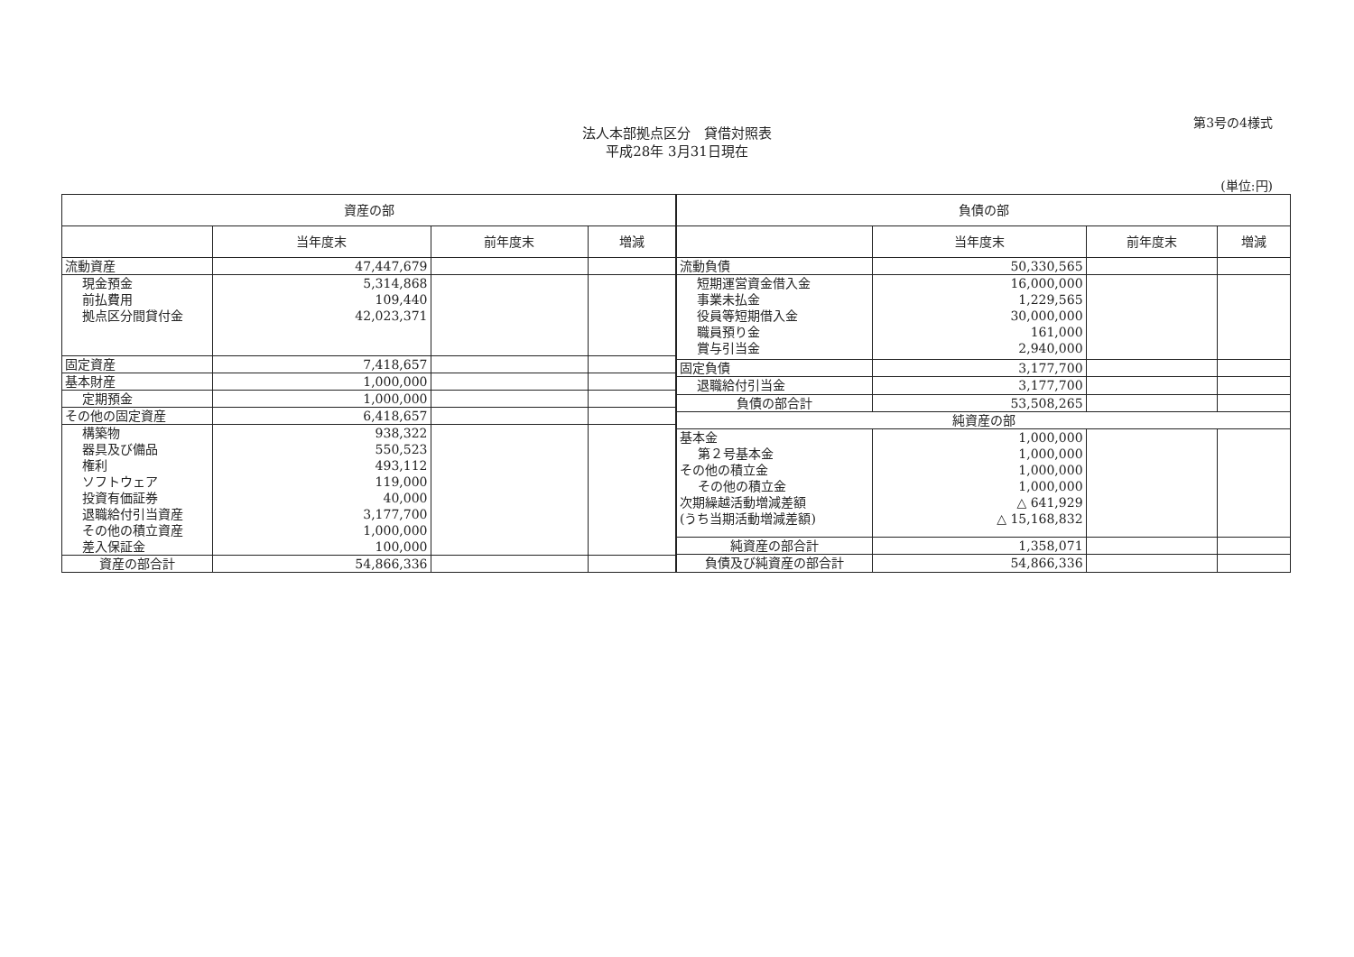第3号の4様式
法人本部拠点区分　貸借対照表
平成28年 3月31日現在
(単位:円)
| 資産の部 | | | |
| --- | --- | --- | --- |
| | 当年度末 | 前年度末 | 増減 |
| 流動資産 | 47,447,679 | | |
| 現金預金 前払費用 拠点区分間貸付金 | 5,314,868 109,440 42,023,371 | | |
| 固定資産 | 7,418,657 | | |
| 基本財産 | 1,000,000 | | |
| 定期預金 | 1,000,000 | | |
| その他の固定資産 | 6,418,657 | | |
| 構築物 器具及び備品 権利 ソフトウェア 投資有価証券 退職給付引当資産 その他の積立資産 差入保証金 | 938,322 550,523 493,112 119,000 40,000 3,177,700 1,000,000 100,000 | | |
| 資産の部合計 | 54,866,336 | | |
| 負債の部 | | | |
| --- | --- | --- | --- |
| | 当年度末 | 前年度末 | 増減 |
| 流動負債 | 50,330,565 | | |
| 短期運営資金借入金 事業未払金 役員等短期借入金 職員預り金 賞与引当金 | 16,000,000 1,229,565 30,000,000 161,000 2,940,000 | | |
| 固定負債 | 3,177,700 | | |
| 退職給付引当金 | 3,177,700 | | |
| 負債の部合計 | 53,508,265 | | |
| 純資産の部 | | | |
| 基本金 第２号基本金 その他の積立金 その他の積立金 次期繰越活動増減差額 (うち当期活動増減差額) | 1,000,000 1,000,000 1,000,000 1,000,000 △ 641,929 △ 15,168,832 | | |
| 純資産の部合計 | 1,358,071 | | |
| 負債及び純資産の部合計 | 54,866,336 | | |